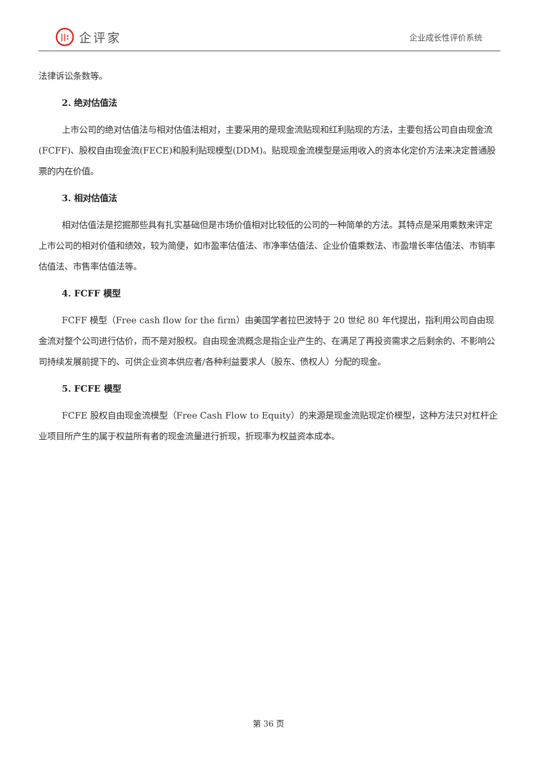||:
企评家
企业成长性评价系统
法律诉讼条数等。
2. 绝对估值法
上市公司的绝对估值法与相对估值法相对，主要采用的是现金流贴现和红利贴现的方法，主要包括公司自由现金流(FCFF)、股权自由现金流(FECE)和股利贴现模型(DDM)。贴现现金流模型是运用收入的资本化定价方法来决定普通股票的内在价值。
3. 相对估值法
相对估值法是挖掘那些具有扎实基础但是市场价值相对比较低的公司的一种简单的方法。其特点是采用乘数来评定上市公司的相对价值和绩效，较为简便，如市盈率估值法、市净率估值法、企业价值乘数法、市盈增长率估值法、市销率估值法、市售率估值法等。
4. FCFF 模型
FCFF 模型（Free cash flow for the firm）由美国学者拉巴波特于 20 世纪 80 年代提出，指利用公司自由现金流对整个公司进行估价，而不是对股权。自由现金流概念是指企业产生的、在满足了再投资需求之后剩余的、不影响公司持续发展前提下的、可供企业资本供应者/各种利益要求人（股东、债权人）分配的现金。
5. FCFE 模型
FCFE 股权自由现金流模型（Free Cash Flow to Equity）的来源是现金流贴现定价模型，这种方法只对杠杆企业项目所产生的属于权益所有者的现金流量进行折现，折现率为权益资本成本。
第 36 页